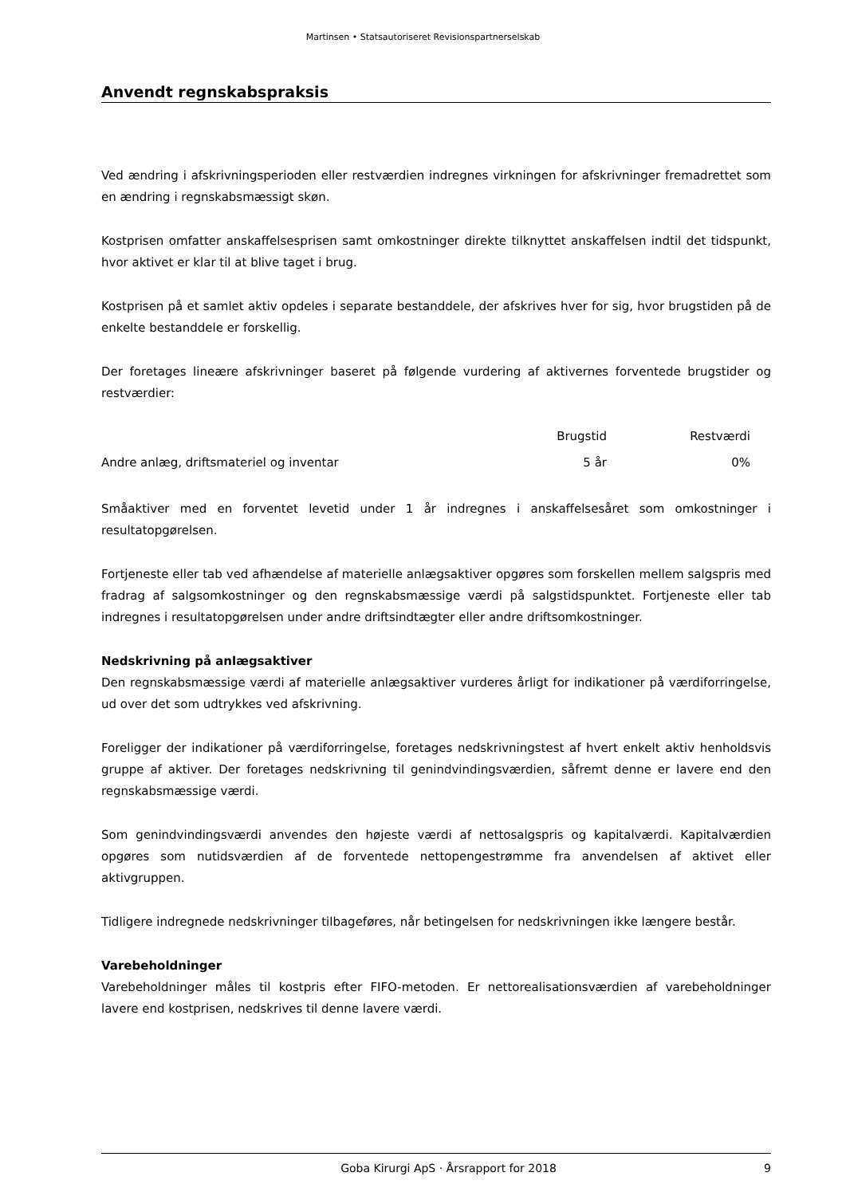Martinsen • Statsautoriseret Revisionspartnerselskab
Anvendt regnskabspraksis
Ved ændring i afskrivningsperioden eller restværdien indregnes virkningen for afskrivninger fremadrettet som en ændring i regnskabsmæssigt skøn.
Kostprisen omfatter anskaffelsesprisen samt omkostninger direkte tilknyttet anskaffelsen indtil det tidspunkt, hvor aktivet er klar til at blive taget i brug.
Kostprisen på et samlet aktiv opdeles i separate bestanddele, der afskrives hver for sig, hvor brugstiden på de enkelte bestanddele er forskellig.
Der foretages lineære afskrivninger baseret på følgende vurdering af aktivernes forventede brugstider og restværdier:
| | Brugstid | Restværdi | |
| --- | --- | --- | --- |
| Andre anlæg, driftsmateriel og inventar | 5 år | 0% | |
Småaktiver med en forventet levetid under 1 år indregnes i anskaffelsesåret som omkostninger i resultatopgørelsen.
Fortjeneste eller tab ved afhændelse af materielle anlægsaktiver opgøres som forskellen mellem salgspris med fradrag af salgsomkostninger og den regnskabsmæssige værdi på salgstidspunktet. Fortjeneste eller tab indregnes i resultatopgørelsen under andre driftsindtægter eller andre driftsomkostninger.
Nedskrivning på anlægsaktiver
Den regnskabsmæssige værdi af materielle anlægsaktiver vurderes årligt for indikationer på værdiforringelse, ud over det som udtrykkes ved afskrivning.
Foreligger der indikationer på værdiforringelse, foretages nedskrivningstest af hvert enkelt aktiv henholdsvis gruppe af aktiver. Der foretages nedskrivning til genindvindingsværdien, såfremt denne er lavere end den regnskabsmæssige værdi.
Som genindvindingsværdi anvendes den højeste værdi af nettosalgspris og kapitalværdi. Kapitalværdien opgøres som nutidsværdien af de forventede nettopengestrømme fra anvendelsen af aktivet eller aktivgruppen.
Tidligere indregnede nedskrivninger tilbageføres, når betingelsen for nedskrivningen ikke længere består.
Varebeholdninger
Varebeholdninger måles til kostpris efter FIFO-metoden. Er nettorealisationsværdien af varebeholdninger lavere end kostprisen, nedskrives til denne lavere værdi.
Goba Kirurgi ApS · Årsrapport for 2018 9